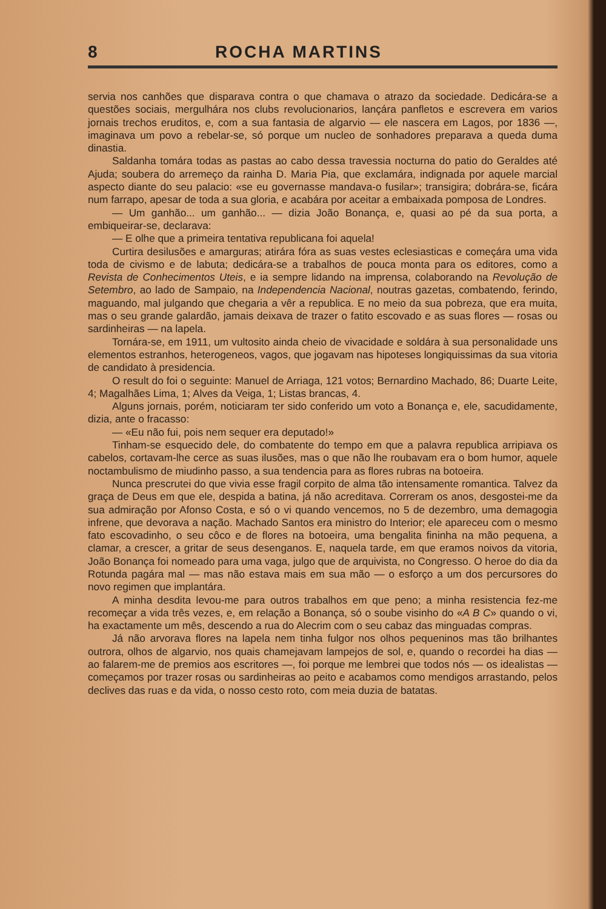8 ROCHA MARTINS
servia nos canhões que disparava contra o que chamava o atrazo da sociedade. Dedicára-se a questões sociais, mergulhára nos clubs revolucionarios, lançára panfletos e escrevera em varios jornais trechos eruditos, e, com a sua fantasia de algarvio — ele nascera em Lagos, por 1836 —, imaginava um povo a rebelar-se, só porque um nucleo de sonhadores preparava a queda duma dinastia.
Saldanha tomára todas as pastas ao cabo dessa travessia nocturna do patio do Geraldes até Ajuda; soubera do arremeço da rainha D. Maria Pia, que exclamára, indignada por aquele marcial aspecto diante do seu palacio: «se eu governasse mandava-o fusilar»; transigira; dobrára-se, ficára num farrapo, apesar de toda a sua gloria, e acabára por aceitar a embaixada pomposa de Londres.
— Um ganhão... um ganhão... — dizia João Bonança, e, quasi ao pé da sua porta, a embiqueirar-se, declarava:
— E olhe que a primeira tentativa republicana foi aquela!
Curtira desilusões e amarguras; atirára fóra as suas vestes eclesiasticas e começára uma vida toda de civismo e de labuta; dedicára-se a trabalhos de pouca monta para os editores, como a Revista de Conhecimentos Uteis, e ia sempre lidando na imprensa, colaborando na Revolução de Setembro, ao lado de Sampaio, na Independencia Nacional, noutras gazetas, combatendo, ferindo, maguando, mal julgando que chegaria a vêr a republica. E no meio da sua pobreza, que era muita, mas o seu grande galardão, jamais deixava de trazer o fatito escovado e as suas flores — rosas ou sardinheiras — na lapela.
Tornára-se, em 1911, um vultosito ainda cheio de vivacidade e soldára à sua personalidade uns elementos estranhos, heterogeneos, vagos, que jogavam nas hipoteses longiquissimas da sua vitoria de candidato à presidencia.
O result do foi o seguinte: Manuel de Arriaga, 121 votos; Bernardino Machado, 86; Duarte Leite, 4; Magalhães Lima, 1; Alves da Veiga, 1; Listas brancas, 4.
Alguns jornais, porém, noticiaram ter sido conferido um voto a Bonança e, ele, sacudidamente, dizia, ante o fracasso:
— «Eu não fui, pois nem sequer era deputado!»
Tinham-se esquecido dele, do combatente do tempo em que a palavra republica arripiava os cabelos, cortavam-lhe cerce as suas ilusões, mas o que não lhe roubavam era o bom humor, aquele noctambulismo de miudinho passo, a sua tendencia para as flores rubras na botoeira.
Nunca prescrutei do que vivia esse fragil corpito de alma tão intensamente romantica. Talvez da graça de Deus em que ele, despida a batina, já não acreditava. Correram os anos, desgostei-me da sua admiração por Afonso Costa, e só o vi quando vencemos, no 5 de dezembro, uma demagogia infrene, que devorava a nação. Machado Santos era ministro do Interior; ele apareceu com o mesmo fato escovadinho, o seu côco e de flores na botoeira, uma bengalita fininha na mão pequena, a clamar, a crescer, a gritar de seus desenganos. E, naquela tarde, em que eramos noivos da vitoria, João Bonança foi nomeado para uma vaga, julgo que de arquivista, no Congresso. O heroe do dia da Rotunda pagára mal — mas não estava mais em sua mão — o esforço a um dos percursores do novo regimen que implantára.
A minha desdita levou-me para outros trabalhos em que peno; a minha resistencia fez-me recomeçar a vida três vezes, e, em relação a Bonança, só o soube visinho do «A B C» quando o vi, ha exactamente um mês, descendo a rua do Alecrim com o seu cabaz das minguadas compras.
Já não arvorava flores na lapela nem tinha fulgor nos olhos pequeninos mas tão brilhantes outrora, olhos de algarvio, nos quais chamejavam lampejos de sol, e, quando o recordei ha dias — ao falarem-me de premios aos escritores —, foi porque me lembrei que todos nós — os idealistas — começamos por trazer rosas ou sardinheiras ao peito e acabamos como mendigos arrastando, pelos declives das ruas e da vida, o nosso cesto roto, com meia duzia de batatas.